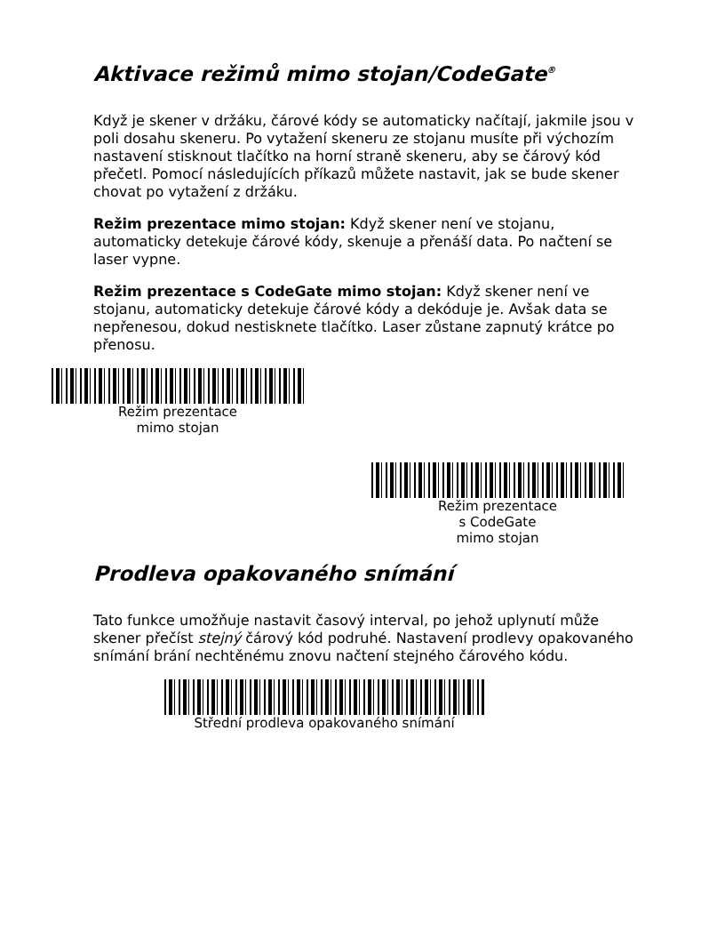Aktivace režimů mimo stojan/CodeGate<sup>®</sup>
Když je skener v držáku, čárové kódy se automaticky načítají, jakmile jsou v poli dosahu skeneru. Po vytažení skeneru ze stojanu musíte při výchozím nastavení stisknout tlačítko na horní straně skeneru, aby se čárový kód přečetl. Pomocí následujících příkazů můžete nastavit, jak se bude skener chovat po vytažení z držáku.
Režim prezentace mimo stojan: Když skener není ve stojanu, automaticky detekuje čárové kódy, skenuje a přenáší data. Po načtení se laser vypne.
Režim prezentace s CodeGate mimo stojan: Když skener není ve stojanu, automaticky detekuje čárové kódy a dekóduje je. Avšak data se nepřenesou, dokud nestisknete tlačítko. Laser zůstane zapnutý krátce po přenosu.
Režim prezentace
mimo stojan
Režim prezentace
s CodeGate
mimo stojan
Prodleva opakovaného snímání
Tato funkce umožňuje nastavit časový interval, po jehož uplynutí může skener přečíst stejný čárový kód podruhé. Nastavení prodlevy opakovaného snímání brání nechtěnému znovu načtení stejného čárového kódu.
Střední prodleva opakovaného snímání